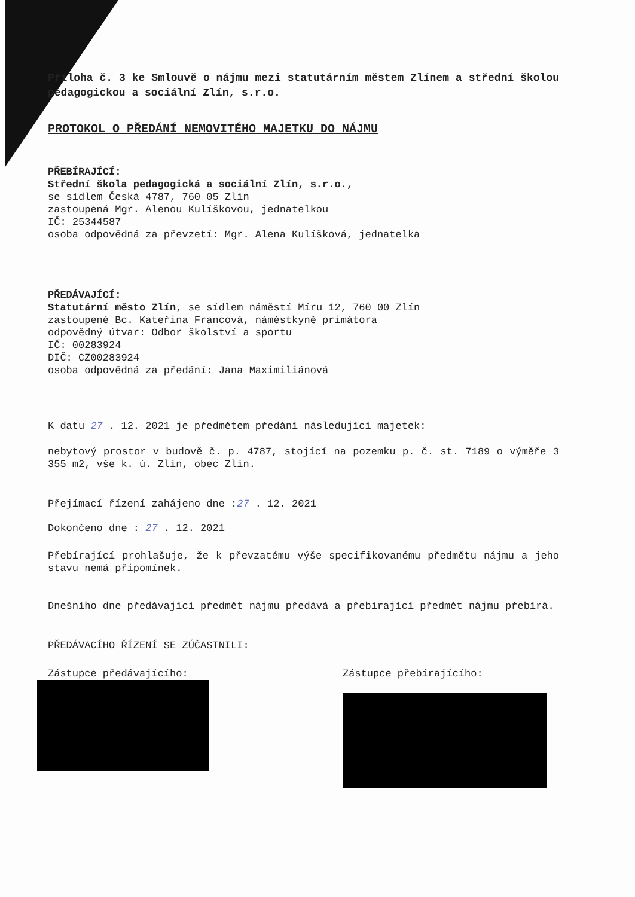Příloha č. 3 ke Smlouvě o nájmu mezi statutárním městem Zlínem a střední školou pedagogickou a sociální Zlín, s.r.o.
PROTOKOL O PŘEDÁNÍ NEMOVITÉHO MAJETKU DO NÁJMU
PŘEBÍRAJÍCÍ:
Střední škola pedagogická a sociální Zlín, s.r.o.,
se sídlem Česká 4787, 760 05 Zlín
zastoupená Mgr. Alenou Kulíškovou, jednatelkou
IČ: 25344587
osoba odpovědná za převzetí: Mgr. Alena Kulíšková, jednatelka
PŘEDÁVAJÍCÍ:
Statutární město Zlín, se sídlem náměstí Míru 12, 760 00 Zlín
zastoupené Bc. Kateřina Francová, náměstkyně primátora
odpovědný útvar: Odbor školství a sportu
IČ: 00283924
DIČ: CZ00283924
osoba odpovědná za předání: Jana Maximiliánová
K datu 27 . 12. 2021 je předmětem předání následující majetek:
nebytový prostor v budově č. p. 4787, stojící na pozemku p. č. st. 7189 o výměře 3 355 m2, vše k. ú. Zlín, obec Zlín.
Přejímací řízení zahájeno dne :27 . 12. 2021
Dokončeno dne : 27 . 12. 2021
Přebírající prohlašuje, že k převzatému výše specifikovanému předmětu nájmu a jeho stavu nemá připomínek.
Dnešního dne předávající předmět nájmu předává a přebírající předmět nájmu přebírá.
PŘEDÁVACÍHO ŘÍZENÍ SE ZÚČASTNILI:
Zástupce předávajícího: Zástupce přebírajícího: